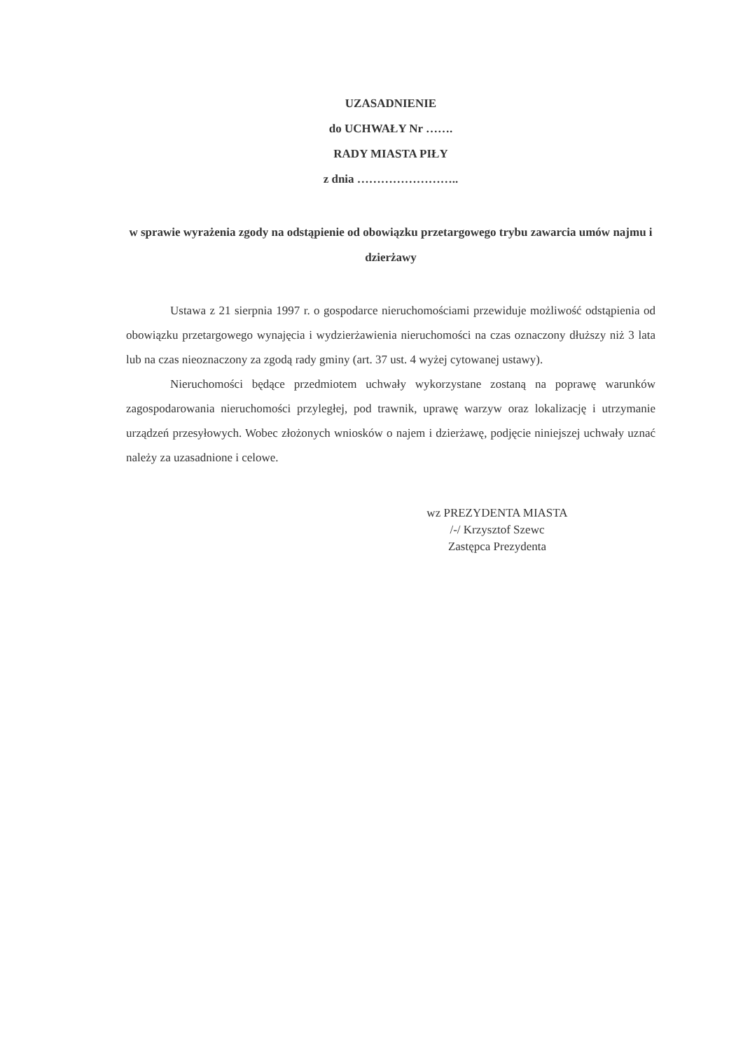UZASADNIENIE
do UCHWAŁY Nr …….
RADY MIASTA PIŁY
z dnia ……………………..
w sprawie wyrażenia zgody na odstąpienie od obowiązku przetargowego trybu zawarcia umów najmu i dzierżawy
Ustawa z 21 sierpnia 1997 r. o gospodarce nieruchomościami przewiduje możliwość odstąpienia od obowiązku przetargowego wynajęcia i wydzierżawienia nieruchomości na czas oznaczony dłuższy niż 3 lata lub na czas nieoznaczony za zgodą rady gminy (art. 37 ust. 4 wyżej cytowanej ustawy).
Nieruchomości będące przedmiotem uchwały wykorzystane zostaną na poprawę warunków zagospodarowania nieruchomości przyległej, pod trawnik, uprawę warzyw oraz lokalizację i utrzymanie urządzeń przesyłowych. Wobec złożonych wniosków o najem i dzierżawę, podjęcie niniejszej uchwały uznać należy za uzasadnione i celowe.
wz PREZYDENTA MIASTA
/-/ Krzysztof Szewc
Zastępca Prezydenta